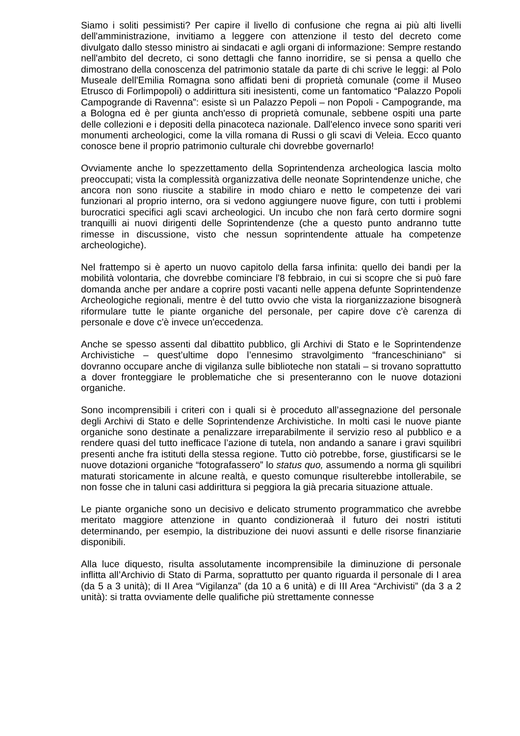Siamo i soliti pessimisti? Per capire il livello di confusione che regna ai più alti livelli dell'amministrazione, invitiamo a leggere con attenzione il testo del decreto come divulgato dallo stesso ministro ai sindacati e agli organi di informazione: Sempre restando nell'ambito del decreto, ci sono dettagli che fanno inorridire, se si pensa a quello che dimostrano della conoscenza del patrimonio statale da parte di chi scrive le leggi: al Polo Museale dell'Emilia Romagna sono affidati beni di proprietà comunale (come il Museo Etrusco di Forlimpopoli) o addirittura siti inesistenti, come un fantomatico “Palazzo Popoli Campogrande di Ravenna”: esiste sì un Palazzo Pepoli – non Popoli - Campogrande, ma a Bologna ed è per giunta anch'esso di proprietà comunale, sebbene ospiti una parte delle collezioni e i depositi della pinacoteca nazionale. Dall'elenco invece sono spariti veri monumenti archeologici, come la villa romana di Russi o gli scavi di Veleia. Ecco quanto conosce bene il proprio patrimonio culturale chi dovrebbe governarlo!
Ovviamente anche lo spezzettamento della Soprintendenza archeologica lascia molto preoccupati; vista la complessità organizzativa delle neonate Soprintendenze uniche, che ancora non sono riuscite a stabilire in modo chiaro e netto le competenze dei vari funzionari al proprio interno, ora si vedono aggiungere nuove figure, con tutti i problemi burocratici specifici agli scavi archeologici. Un incubo che non farà certo dormire sogni tranquilli ai nuovi dirigenti delle Soprintendenze (che a questo punto andranno tutte rimesse in discussione, visto che nessun soprintendente attuale ha competenze archeologiche).
Nel frattempo si è aperto un nuovo capitolo della farsa infinita: quello dei bandi per la mobilità volontaria, che dovrebbe cominciare l'8 febbraio, in cui si scopre che si può fare domanda anche per andare a coprire posti vacanti nelle appena defunte Soprintendenze Archeologiche regionali, mentre è del tutto ovvio che vista la riorganizzazione bisognerà riformulare tutte le piante organiche del personale, per capire dove c'è carenza di personale e dove c'è invece un'eccedenza.
Anche se spesso assenti dal dibattito pubblico, gli Archivi di Stato e le Soprintendenze Archivistiche – quest’ultime dopo l’ennesimo stravolgimento “franceschiniano” si dovranno occupare anche di vigilanza sulle biblioteche non statali – si trovano soprattutto a dover fronteggiare le problematiche che si presenteranno con le nuove dotazioni organiche.
Sono incomprensibili i criteri con i quali si è proceduto all’assegnazione del personale degli Archivi di Stato e delle Soprintendenze Archivistiche. In molti casi le nuove piante organiche sono destinate a penalizzare irreparabilmente il servizio reso al pubblico e a rendere quasi del tutto inefficace l’azione di tutela, non andando a sanare i gravi squilibri presenti anche fra istituti della stessa regione. Tutto ciò potrebbe, forse, giustificarsi se le nuove dotazioni organiche “fotografassero” lo status quo, assumendo a norma gli squilibri maturati storicamente in alcune realtà, e questo comunque risulterebbe intollerabile, se non fosse che in taluni casi addirittura si peggiora la già precaria situazione attuale.
Le piante organiche sono un decisivo e delicato strumento programmatico che avrebbe meritato maggiore attenzione in quanto condizioneraà il futuro dei nostri istituti determinando, per esempio, la distribuzione dei nuovi assunti e delle risorse finanziarie disponibili.
Alla luce diquesto, risulta assolutamente incomprensibile la diminuzione di personale inflitta all’Archivio di Stato di Parma, soprattutto per quanto riguarda il personale di I area (da 5 a 3 unità); di II Area “Vigilanza” (da 10 a 6 unità) e di III Area “Archivisti” (da 3 a 2 unità): si tratta ovviamente delle qualifiche più strettamente connesse